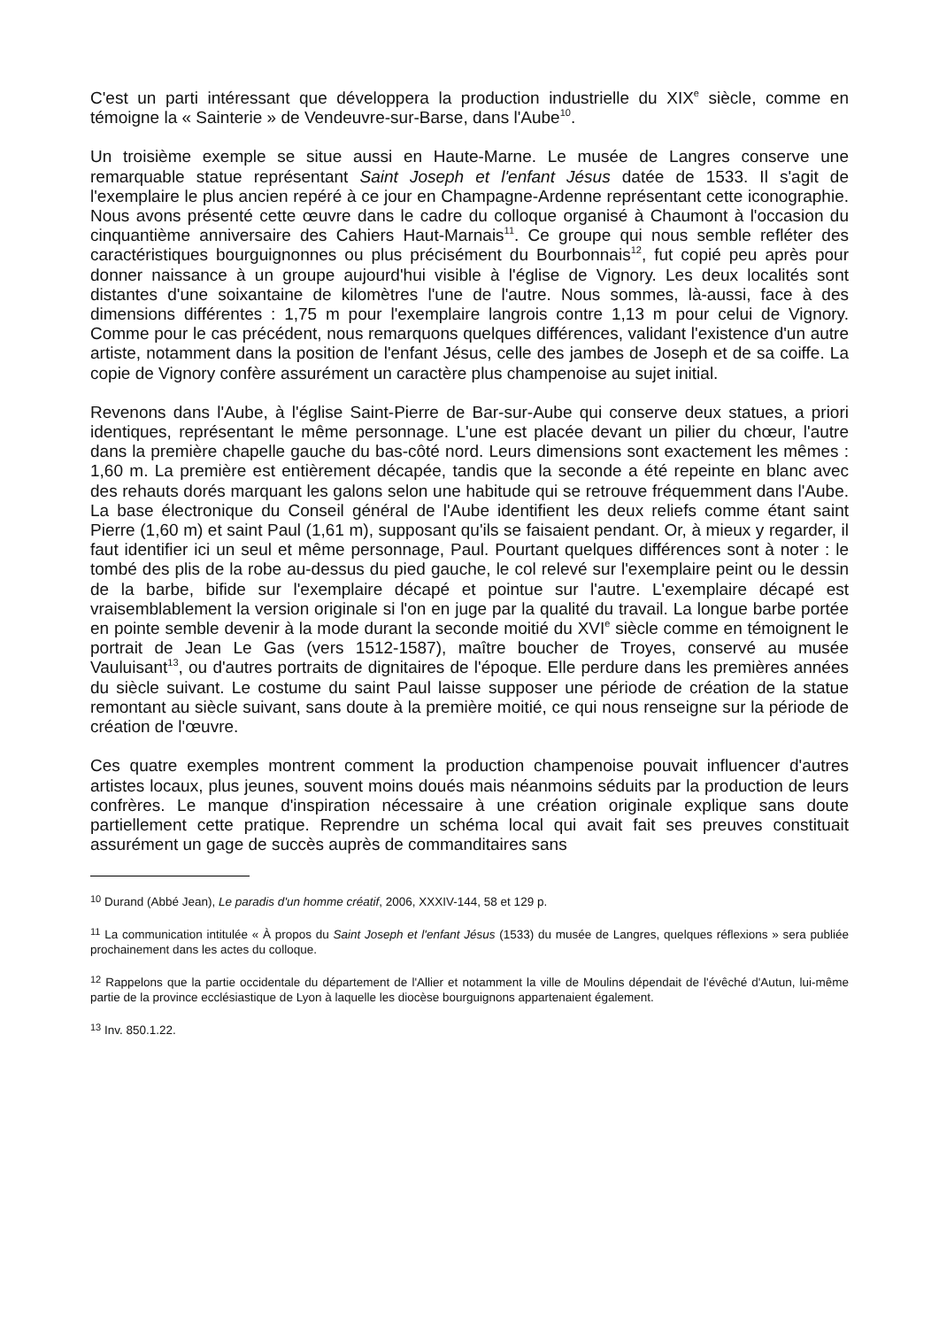C'est un parti intéressant que développera la production industrielle du XIX<sup>e</sup> siècle, comme en témoigne la « Sainterie » de Vendeuvre-sur-Barse, dans l'Aube<sup>10</sup>.
Un troisième exemple se situe aussi en Haute-Marne. Le musée de Langres conserve une remarquable statue représentant Saint Joseph et l'enfant Jésus datée de 1533. Il s'agit de l'exemplaire le plus ancien repéré à ce jour en Champagne-Ardenne représentant cette iconographie. Nous avons présenté cette œuvre dans le cadre du colloque organisé à Chaumont à l'occasion du cinquantième anniversaire des Cahiers Haut-Marnais<sup>11</sup>. Ce groupe qui nous semble refléter des caractéristiques bourguignonnes ou plus précisément du Bourbonnais<sup>12</sup>, fut copié peu après pour donner naissance à un groupe aujourd'hui visible à l'église de Vignory. Les deux localités sont distantes d'une soixantaine de kilomètres l'une de l'autre. Nous sommes, là-aussi, face à des dimensions différentes : 1,75 m pour l'exemplaire langrois contre 1,13 m pour celui de Vignory. Comme pour le cas précédent, nous remarquons quelques différences, validant l'existence d'un autre artiste, notamment dans la position de l'enfant Jésus, celle des jambes de Joseph et de sa coiffe. La copie de Vignory confère assurément un caractère plus champenoise au sujet initial.
Revenons dans l'Aube, à l'église Saint-Pierre de Bar-sur-Aube qui conserve deux statues, a priori identiques, représentant le même personnage. L'une est placée devant un pilier du chœur, l'autre dans la première chapelle gauche du bas-côté nord. Leurs dimensions sont exactement les mêmes : 1,60 m. La première est entièrement décapée, tandis que la seconde a été repeinte en blanc avec des rehauts dorés marquant les galons selon une habitude qui se retrouve fréquemment dans l'Aube. La base électronique du Conseil général de l'Aube identifient les deux reliefs comme étant saint Pierre (1,60 m) et saint Paul (1,61 m), supposant qu'ils se faisaient pendant. Or, à mieux y regarder, il faut identifier ici un seul et même personnage, Paul. Pourtant quelques différences sont à noter : le tombé des plis de la robe au-dessus du pied gauche, le col relevé sur l'exemplaire peint ou le dessin de la barbe, bifide sur l'exemplaire décapé et pointue sur l'autre. L'exemplaire décapé est vraisemblablement la version originale si l'on en juge par la qualité du travail. La longue barbe portée en pointe semble devenir à la mode durant la seconde moitié du XVI<sup>e</sup> siècle comme en témoignent le portrait de Jean Le Gas (vers 1512-1587), maître boucher de Troyes, conservé au musée Vauluisant<sup>13</sup>, ou d'autres portraits de dignitaires de l'époque. Elle perdure dans les premières années du siècle suivant. Le costume du saint Paul laisse supposer une période de création de la statue remontant au siècle suivant, sans doute à la première moitié, ce qui nous renseigne sur la période de création de l'œuvre.
Ces quatre exemples montrent comment la production champenoise pouvait influencer d'autres artistes locaux, plus jeunes, souvent moins doués mais néanmoins séduits par la production de leurs confrères. Le manque d'inspiration nécessaire à une création originale explique sans doute partiellement cette pratique. Reprendre un schéma local qui avait fait ses preuves constituait assurément un gage de succès auprès de commanditaires sans
<sup>10</sup> Durand (Abbé Jean), Le paradis d'un homme créatif, 2006, XXXIV-144, 58 et 129 p.
<sup>11</sup> La communication intitulée « À propos du Saint Joseph et l'enfant Jésus (1533) du musée de Langres, quelques réflexions » sera publiée prochainement dans les actes du colloque.
<sup>12</sup> Rappelons que la partie occidentale du département de l'Allier et notamment la ville de Moulins dépendait de l'évêché d'Autun, lui-même partie de la province ecclésiastique de Lyon à laquelle les diocèse bourguignons appartenaient également.
<sup>13</sup> Inv. 850.1.22.